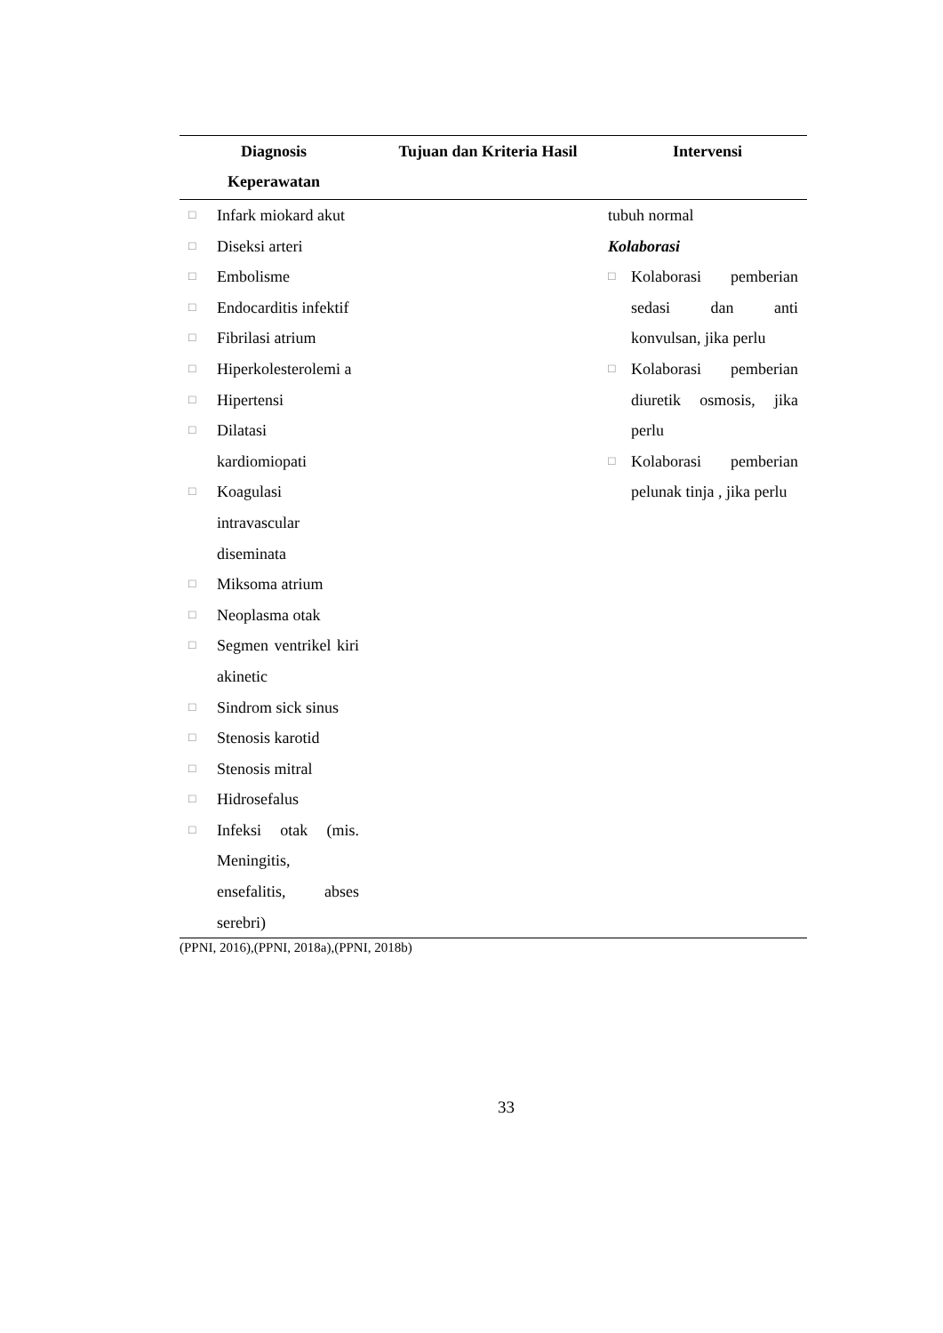| Diagnosis Keperawatan | Tujuan dan Kriteria Hasil | Intervensi |
| --- | --- | --- |
| □ Infark miokard akut □ Diseksi arteri □ Embolisme □ Endocarditis infektif □ Fibrilasi atrium □ Hiperkolesterolemi a □ Hipertensi □ Dilatasi kardiomiopati □ Koagulasi intravascular diseminata □ Miksoma atrium □ Neoplasma otak □ Segmen ventrikel kiri akinetic □ Sindrom sick sinus □ Stenosis karotid □ Stenosis mitral □ Hidrosefalus □ Infeksi otak (mis. Meningitis, ensefalitis, abses serebri) | | tubuh normal Kolaborasi □ Kolaborasi pemberian sedasi dan anti konvulsan, jika perlu □ Kolaborasi pemberian diuretik osmosis, jika perlu □ Kolaborasi pemberian pelunak tinja , jika perlu |
(PPNI, 2016),(PPNI, 2018a),(PPNI, 2018b)
33